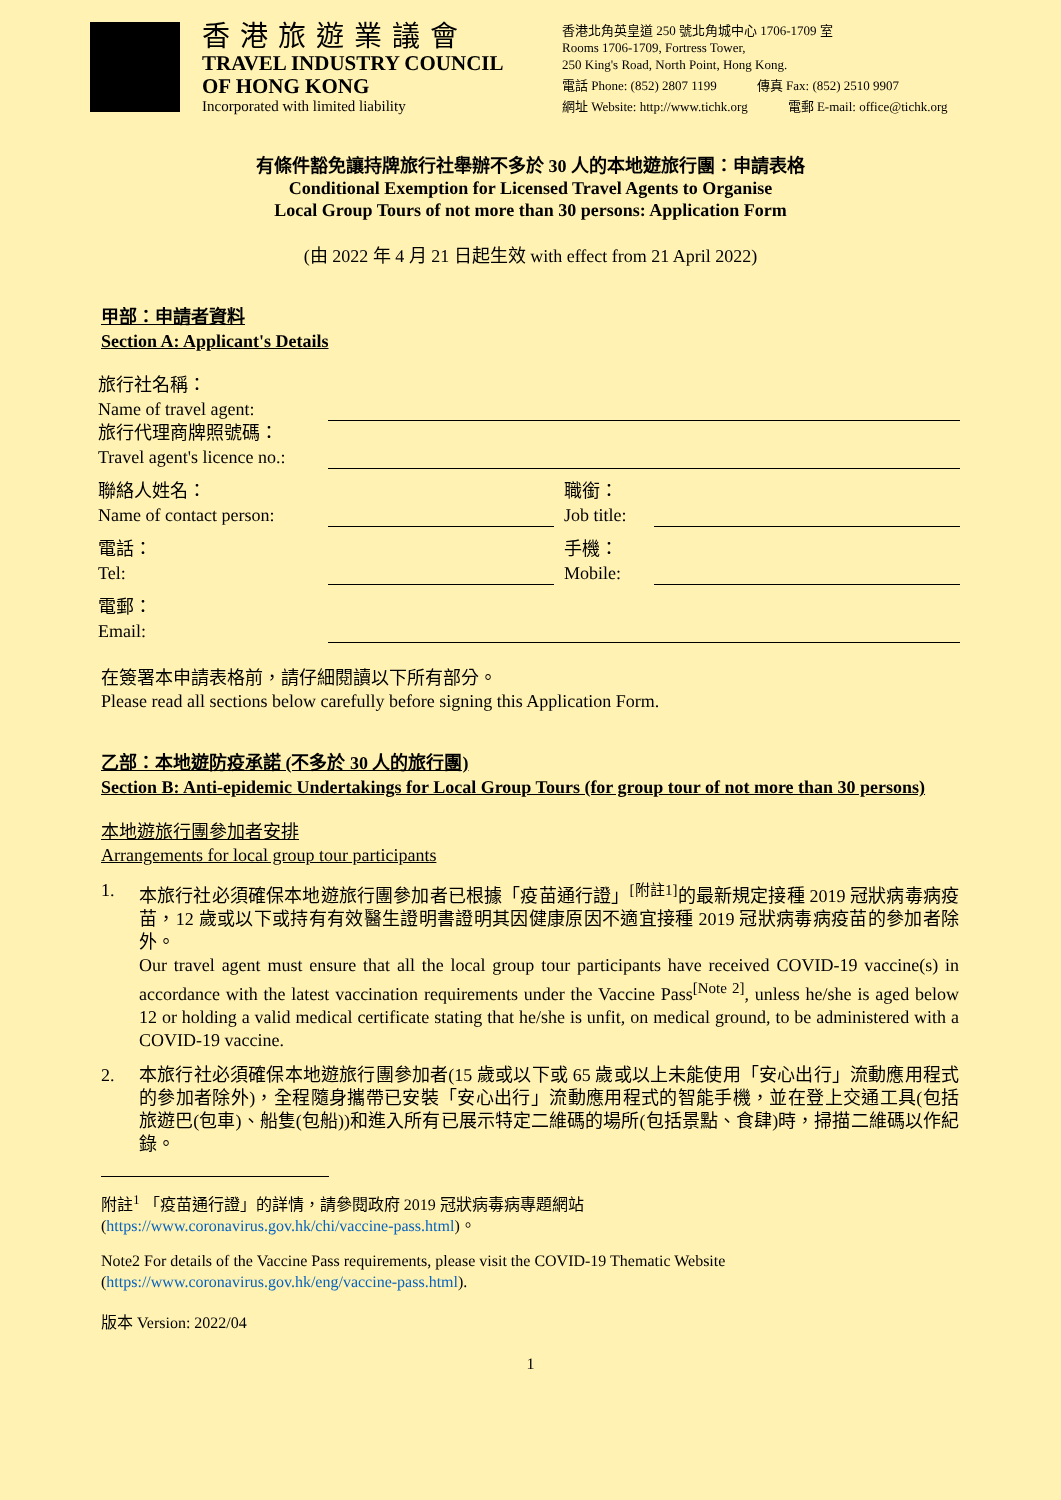香港旅遊業議會
TRAVEL INDUSTRY COUNCIL
OF HONG KONG
Incorporated with limited liability
香港北角英皇道 250 號北角城中心 1706-1709 室
Rooms 1706-1709, Fortress Tower,
250 King's Road, North Point, Hong Kong.
電話 Phone: (852) 2807 1199 傳真 Fax: (852) 2510 9907
網址 Website: http://www.tichk.org 電郵 E-mail: office@tichk.org
有條件豁免讓持牌旅行社舉辦不多於 30 人的本地遊旅行團：申請表格
Conditional Exemption for Licensed Travel Agents to Organise
Local Group Tours of not more than 30 persons: Application Form
(由 2022 年 4 月 21 日起生效 with effect from 21 April 2022)
甲部：申請者資料
Section A: Applicant's Details
旅行社名稱：
Name of travel agent:
旅行代理商牌照號碼：
Travel agent's licence no.:
聯絡人姓名：
Name of contact person:
職銜：
Job title:
電話：
Tel:
手機：
Mobile:
電郵：
Email:
在簽署本申請表格前，請仔細閱讀以下所有部分。
Please read all sections below carefully before signing this Application Form.
乙部：本地遊防疫承諾 (不多於 30 人的旅行團)
Section B: Anti-epidemic Undertakings for Local Group Tours (for group tour of not more than 30 persons)
本地遊旅行團參加者安排
Arrangements for local group tour participants
1. 本旅行社必須確保本地遊旅行團參加者已根據「疫苗通行證」<sup>[附註1]</sup>的最新規定接種 2019 冠狀病毒病疫苗，12 歲或以下或持有有效醫生證明書證明其因健康原因不適宜接種 2019 冠狀病毒病疫苗的參加者除外。
Our travel agent must ensure that all the local group tour participants have received COVID-19 vaccine(s) in accordance with the latest vaccination requirements under the Vaccine Pass<sup>[Note 2]</sup>, unless he/she is aged below 12 or holding a valid medical certificate stating that he/she is unfit, on medical ground, to be administered with a COVID-19 vaccine.
2. 本旅行社必須確保本地遊旅行團參加者(15 歲或以下或 65 歲或以上未能使用「安心出行」流動應用程式的參加者除外)，全程隨身攜帶已安裝「安心出行」流動應用程式的智能手機，並在登上交通工具(包括旅遊巴(包車)、船隻(包船))和進入所有已展示特定二維碼的場所(包括景點、食肆)時，掃描二維碼以作紀錄。
附註<sup>1</sup> 「疫苗通行證」的詳情，請參閱政府 2019 冠狀病毒病專題網站
(https://www.coronavirus.gov.hk/chi/vaccine-pass.html)。
Note2 For details of the Vaccine Pass requirements, please visit the COVID-19 Thematic Website
(https://www.coronavirus.gov.hk/eng/vaccine-pass.html).
版本 Version: 2022/04
1